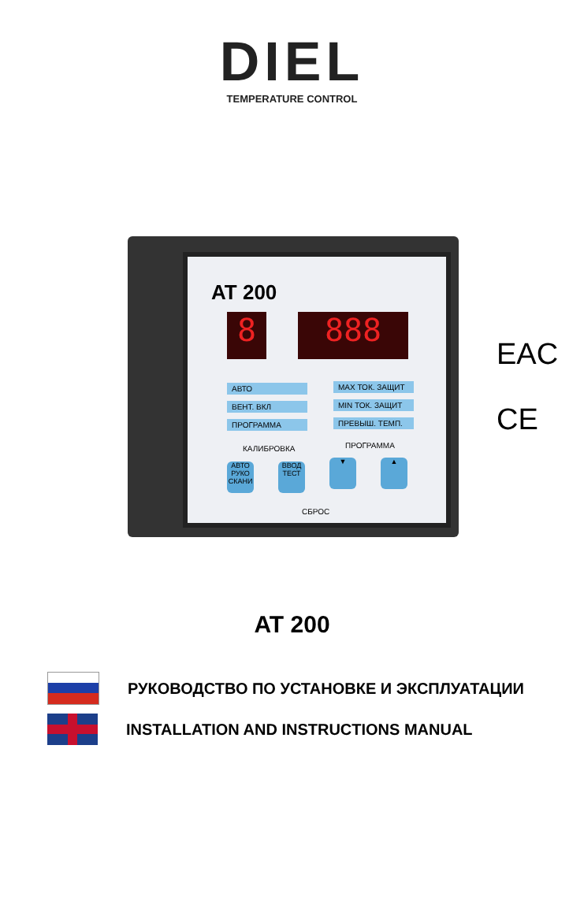DIEL
TEMPERATURE CONTROL
AT 200
8 888
АВТО
ВЕНТ. ВКЛ
ПРОГРАММА
MAX ТОК. ЗАЩИТ
MIN ТОК. ЗАЩИТ
ПРЕВЫШ. ТЕМП.
КАЛИБРОВКА ПРОГРАММА
АВТО РУКО СКАНИ
ВВОД ТЕСТ
▼ ▲
СБРОС
EAC
CE
AT 200
РУКОВОДСТВО ПО УСТАНОВКЕ И ЭКСПЛУАТАЦИИ
INSTALLATION AND INSTRUCTIONS MANUAL